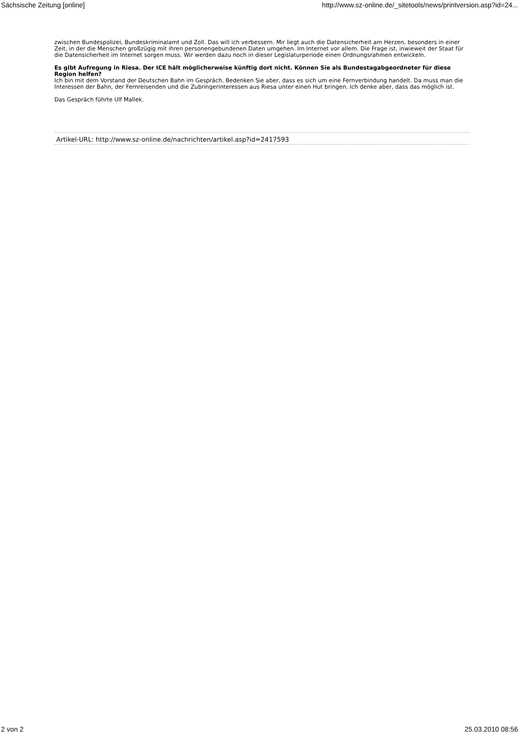Sächsische Zeitung [online] http://www.sz-online.de/_sitetools/news/printversion.asp?id=24...
zwischen Bundespolizei, Bundeskriminalamt und Zoll. Das will ich verbessern. Mir liegt auch die Datensicherheit am Herzen, besonders in einer Zeit, in der die Menschen großzügig mit ihren personengebundenen Daten umgehen. Im Internet vor allem. Die Frage ist, inwieweit der Staat für die Datensicherheit im Internet sorgen muss. Wir werden dazu noch in dieser Legislaturperiode einen Ordnungsrahmen entwickeln.
Es gibt Aufregung in Riesa. Der ICE hält möglicherweise künftig dort nicht. Können Sie als Bundestagabgeordneter für diese Region helfen?
Ich bin mit dem Vorstand der Deutschen Bahn im Gespräch. Bedenken Sie aber, dass es sich um eine Fernverbindung handelt. Da muss man die Interessen der Bahn, der Fernreisenden und die Zubringerinteressen aus Riesa unter einen Hut bringen. Ich denke aber, dass das möglich ist.
Das Gespräch führte Ulf Mallek.
Artikel-URL: http://www.sz-online.de/nachrichten/artikel.asp?id=2417593
2 von 2 25.03.2010 08:56